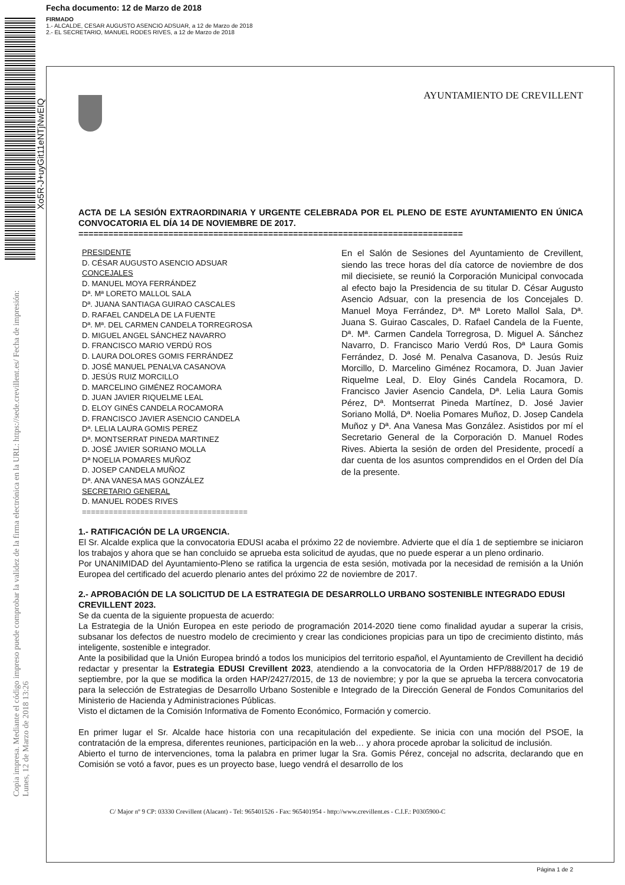Fecha documento: 12 de Marzo de 2018
FIRMADO
1.- ALCALDE, CESAR AUGUSTO ASENCIO ADSUAR, a 12 de Marzo de 2018
2.- EL SECRETARIO, MANUEL RODES RIVES, a 12 de Marzo de 2018
Xo5R-J+uyGit11eNTjNwEIQ
Copia impresa. Mediante el código impreso puede comprobar la validez de la firma electrónica en la URL: https://sede.crevillent.es/ Fecha de impresión: Lunes, 12 de Marzo de 2018 13:26
AYUNTAMIENTO DE CREVILLENT
ACTA DE LA SESIÓN EXTRAORDINARIA Y URGENTE CELEBRADA POR EL PLENO DE ESTE AYUNTAMIENTO EN ÚNICA CONVOCATORIA EL DÍA 14 DE NOVIEMBRE DE 2017.
=============================================================================
PRESIDENTE
D. CÉSAR AUGUSTO ASENCIO ADSUAR
CONCEJALES
D. MANUEL MOYA FERRÁNDEZ
Dª. Mª LORETO MALLOL SALA
Dª. JUANA SANTIAGA GUIRAO CASCALES
D. RAFAEL CANDELA DE LA FUENTE
Dª. Mª. DEL CARMEN CANDELA TORREGROSA
D. MIGUEL ANGEL SÁNCHEZ NAVARRO
D. FRANCISCO MARIO VERDÚ ROS
D. LAURA DOLORES GOMIS FERRÁNDEZ
D. JOSÉ MANUEL PENALVA CASANOVA
D. JESÚS RUIZ MORCILLO
D. MARCELINO GIMÉNEZ ROCAMORA
D. JUAN JAVIER RIQUELME LEAL
D. ELOY GINÉS CANDELA ROCAMORA
D. FRANCISCO JAVIER ASENCIO CANDELA
Dª. LELIA LAURA GOMIS PEREZ
Dª. MONTSERRAT PINEDA MARTINEZ
D. JOSÉ JAVIER SORIANO MOLLA
Dª NOELIA POMARES MUÑOZ
D. JOSEP CANDELA MUÑOZ
Dª. ANA VANESA MAS GONZÁLEZ
SECRETARIO GENERAL
D. MANUEL RODES RIVES
=====================================
En el Salón de Sesiones del Ayuntamiento de Crevillent, siendo las trece horas del día catorce de noviembre de dos mil diecisiete, se reunió la Corporación Municipal convocada al efecto bajo la Presidencia de su titular D. César Augusto Asencio Adsuar, con la presencia de los Concejales D. Manuel Moya Ferrández, Dª. Mª Loreto Mallol Sala, Dª. Juana S. Guirao Cascales, D. Rafael Candela de la Fuente, Dª. Mª. Carmen Candela Torregrosa, D. Miguel A. Sánchez Navarro, D. Francisco Mario Verdú Ros, Dª Laura Gomis Ferrández, D. José M. Penalva Casanova, D. Jesús Ruiz Morcillo, D. Marcelino Giménez Rocamora, D. Juan Javier Riquelme Leal, D. Eloy Ginés Candela Rocamora, D. Francisco Javier Asencio Candela, Dª. Lelia Laura Gomis Pérez, Dª. Montserrat Pineda Martínez, D. José Javier Soriano Mollá, Dª. Noelia Pomares Muñoz, D. Josep Candela Muñoz y Dª. Ana Vanesa Mas González. Asistidos por mí el Secretario General de la Corporación D. Manuel Rodes Rives. Abierta la sesión de orden del Presidente, procedí a dar cuenta de los asuntos comprendidos en el Orden del Día de la presente.
1.- RATIFICACIÓN DE LA URGENCIA.
El Sr. Alcalde explica que la convocatoria EDUSI acaba el próximo 22 de noviembre. Advierte que el día 1 de septiembre se iniciaron los trabajos y ahora que se han concluido se aprueba esta solicitud de ayudas, que no puede esperar a un pleno ordinario.
Por UNANIMIDAD del Ayuntamiento-Pleno se ratifica la urgencia de esta sesión, motivada por la necesidad de remisión a la Unión Europea del certificado del acuerdo plenario antes del próximo 22 de noviembre de 2017.
2.- APROBACIÓN DE LA SOLICITUD DE LA ESTRATEGIA DE DESARROLLO URBANO SOSTENIBLE INTEGRADO EDUSI CREVILLENT 2023.
Se da cuenta de la siguiente propuesta de acuerdo:
La Estrategia de la Unión Europea en este periodo de programación 2014-2020 tiene como finalidad ayudar a superar la crisis, subsanar los defectos de nuestro modelo de crecimiento y crear las condiciones propicias para un tipo de crecimiento distinto, más inteligente, sostenible e integrador.
Ante la posibilidad que la Unión Europea brindó a todos los municipios del territorio español, el Ayuntamiento de Crevillent ha decidió redactar y presentar la Estrategia EDUSI Crevillent 2023, atendiendo a la convocatoria de la Orden HFP/888/2017 de 19 de septiembre, por la que se modifica la orden HAP/2427/2015, de 13 de noviembre; y por la que se aprueba la tercera convocatoria para la selección de Estrategias de Desarrollo Urbano Sostenible e Integrado de la Dirección General de Fondos Comunitarios del Ministerio de Hacienda y Administraciones Públicas.
Visto el dictamen de la Comisión Informativa de Fomento Económico, Formación y comercio.
En primer lugar el Sr. Alcalde hace historia con una recapitulación del expediente. Se inicia con una moción del PSOE, la contratación de la empresa, diferentes reuniones, participación en la web… y ahora procede aprobar la solicitud de inclusión.
Abierto el turno de intervenciones, toma la palabra en primer lugar la Sra. Gomis Pérez, concejal no adscrita, declarando que en Comisión se votó a favor, pues es un proyecto base, luego vendrá el desarrollo de los
C/ Major nº 9 CP: 03330 Crevillent (Alacant) - Tel: 965401526 - Fax: 965401954 - http://www.crevillent.es - C.I.F.: P0305900-C
Página 1 de 2